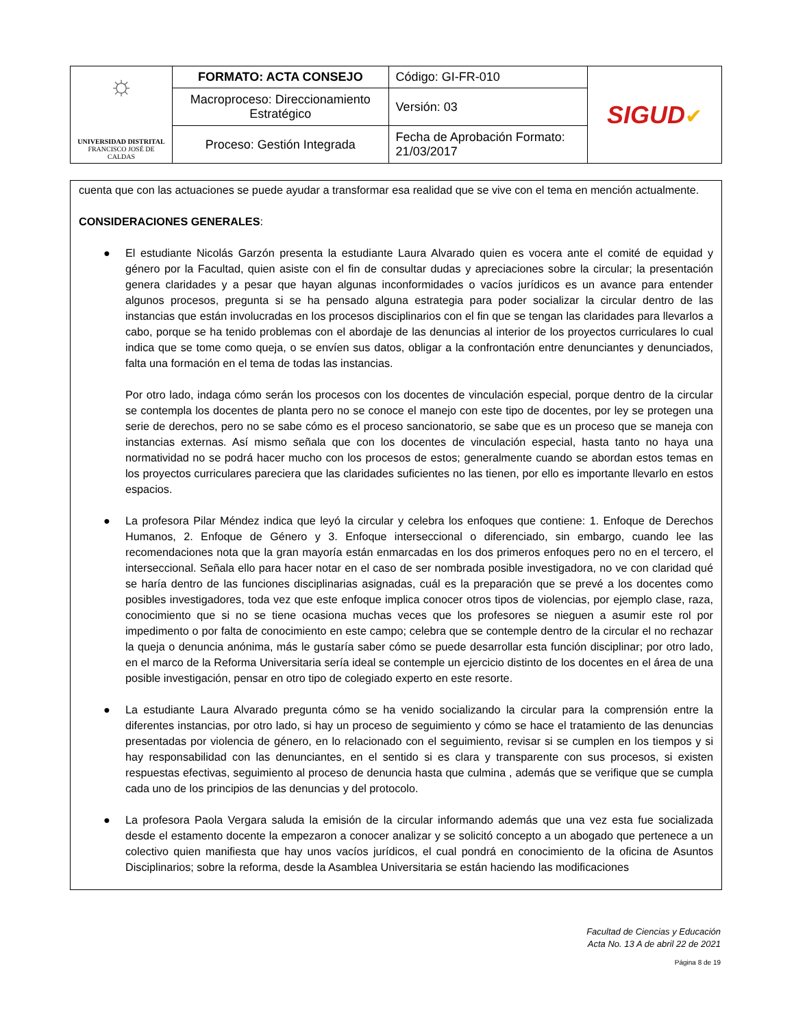| ☼ UNIVERSIDAD DISTRITAL FRANCISCO JOSÉ DE CALDAS | FORMATO: ACTA CONSEJO | Código: GI-FR-010 | SIGUD ✔ |
| | Macroproceso: Direccionamiento Estratégico | Versión: 03 | |
| | Proceso: Gestión Integrada | Fecha de Aprobación Formato: 21/03/2017 | |
cuenta que con las actuaciones se puede ayudar a transformar esa realidad que se vive con el tema en mención actualmente.
CONSIDERACIONES GENERALES:
● El estudiante Nicolás Garzón presenta la estudiante Laura Alvarado quien es vocera ante el comité de equidad y género por la Facultad, quien asiste con el fin de consultar dudas y apreciaciones sobre la circular; la presentación genera claridades y a pesar que hayan algunas inconformidades o vacíos jurídicos es un avance para entender algunos procesos, pregunta si se ha pensado alguna estrategia para poder socializar la circular dentro de las instancias que están involucradas en los procesos disciplinarios con el fin que se tengan las claridades para llevarlos a cabo, porque se ha tenido problemas con el abordaje de las denuncias al interior de los proyectos curriculares lo cual indica que se tome como queja, o se envíen sus datos, obligar a la confrontación entre denunciantes y denunciados, falta una formación en el tema de todas las instancias.
Por otro lado, indaga cómo serán los procesos con los docentes de vinculación especial, porque dentro de la circular se contempla los docentes de planta pero no se conoce el manejo con este tipo de docentes, por ley se protegen una serie de derechos, pero no se sabe cómo es el proceso sancionatorio, se sabe que es un proceso que se maneja con instancias externas. Así mismo señala que con los docentes de vinculación especial, hasta tanto no haya una normatividad no se podrá hacer mucho con los procesos de estos; generalmente cuando se abordan estos temas en los proyectos curriculares pareciera que las claridades suficientes no las tienen, por ello es importante llevarlo en estos espacios.
● La profesora Pilar Méndez indica que leyó la circular y celebra los enfoques que contiene: 1. Enfoque de Derechos Humanos, 2. Enfoque de Género y 3. Enfoque interseccional o diferenciado, sin embargo, cuando lee las recomendaciones nota que la gran mayoría están enmarcadas en los dos primeros enfoques pero no en el tercero, el interseccional. Señala ello para hacer notar en el caso de ser nombrada posible investigadora, no ve con claridad qué se haría dentro de las funciones disciplinarias asignadas, cuál es la preparación que se prevé a los docentes como posibles investigadores, toda vez que este enfoque implica conocer otros tipos de violencias, por ejemplo clase, raza, conocimiento que si no se tiene ocasiona muchas veces que los profesores se nieguen a asumir este rol por impedimento o por falta de conocimiento en este campo; celebra que se contemple dentro de la circular el no rechazar la queja o denuncia anónima, más le gustaría saber cómo se puede desarrollar esta función disciplinar; por otro lado, en el marco de la Reforma Universitaria sería ideal se contemple un ejercicio distinto de los docentes en el área de una posible investigación, pensar en otro tipo de colegiado experto en este resorte.
● La estudiante Laura Alvarado pregunta cómo se ha venido socializando la circular para la comprensión entre la diferentes instancias, por otro lado, si hay un proceso de seguimiento y cómo se hace el tratamiento de las denuncias presentadas por violencia de género, en lo relacionado con el seguimiento, revisar si se cumplen en los tiempos y si hay responsabilidad con las denunciantes, en el sentido si es clara y transparente con sus procesos, si existen respuestas efectivas, seguimiento al proceso de denuncia hasta que culmina , además que se verifique que se cumpla cada uno de los principios de las denuncias y del protocolo.
● La profesora Paola Vergara saluda la emisión de la circular informando además que una vez esta fue socializada desde el estamento docente la empezaron a conocer analizar y se solicitó concepto a un abogado que pertenece a un colectivo quien manifiesta que hay unos vacíos jurídicos, el cual pondrá en conocimiento de la oficina de Asuntos Disciplinarios; sobre la reforma, desde la Asamblea Universitaria se están haciendo las modificaciones
Facultad de Ciencias y Educación
Acta No. 13 A de abril 22 de 2021
Página 8 de 19